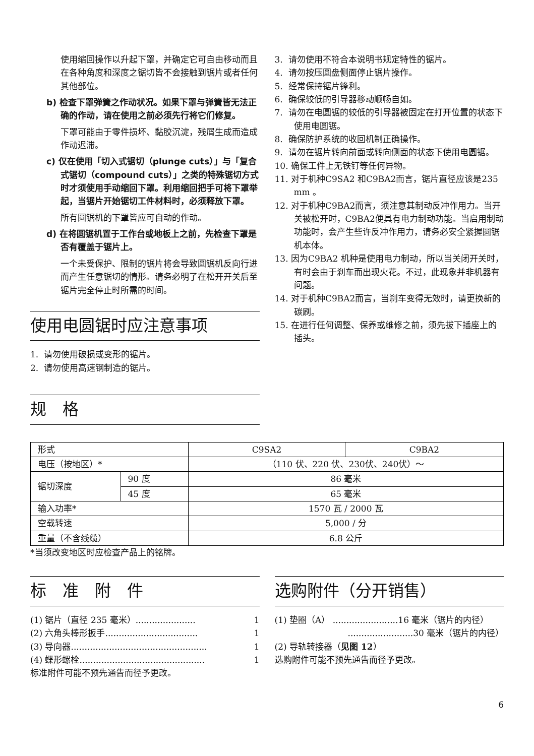使用缩回操作以升起下罩，并确定它可自由移动而且在各种角度和深度之锯切皆不会接触到锯片或者任何其他部位。
b) 检查下罩弹簧之作动状况。如果下罩与弹簧皆无法正确的作动，请在使用之前必须先行将它们修复。
下罩可能由于零件损坏、黏胶沉淀，残屑生成而造成作动迟滞。
c) 仅在使用「切入式锯切（plunge cuts）」与「复合式锯切（compound cuts）」之类的特殊锯切方式时才须使用手动缩回下罩。利用缩回把手可将下罩举起，当锯片开始锯切工件材料时，必须释放下罩。
所有圆锯机的下罩皆应可自动的作动。
d) 在将圆锯机置于工作台或地板上之前，先检查下罩是否有覆盖于锯片上。
一个未受保护、限制的锯片将会导致圆锯机反向行进而产生任意锯切的情形。请务必明了在松开开关后至锯片完全停止时所需的时间。
使用电圆锯时应注意事项
1. 请勿使用破损或变形的锯片。
2. 请勿使用高速钢制造的锯片。
规　格
3. 请勿使用不符合本说明书规定特性的锯片。
4. 请勿按压圆盘侧面停止锯片操作。
5. 经常保持锯片锋利。
6. 确保较低的引导器移动顺畅自如。
7. 请勿在电圆锯的较低的引导器被固定在打开位置的状态下使用电圆锯。
8. 确保防护系统的收回机制正确操作。
9. 请勿在锯片转向前面或转向侧面的状态下使用电圆锯。
10. 确保工件上无铁钉等任何异物。
11. 对于机种C9SA2 和C9BA2而言，锯片直径应该是235 mm 。
12. 对于机种C9BA2而言，须注意其制动反冲作用力。当开关被松开时，C9BA2便具有电力制动功能。当启用制动功能时，会产生些许反冲作用力，请务必安全紧握圆锯机本体。
13. 因为C9BA2 机种是使用电力制动，所以当关闭开关时，有时会由于刹车而出现火花。不过，此现象并非机器有问题。
14. 对于机种C9BA2而言，当刹车变得无效时，请更换新的碳刷。
15. 在进行任何调整、保养或维修之前，须先拔下插座上的插头。
| 形式 | | C9SA2 | C9BA2 |
| 电压（按地区）* | | （110 伏、220 伏、230伏、240伏）～ | |
| 锯切深度 | 90 度 | 86 毫米 | |
| | 45 度 | 65 毫米 | |
| 输入功率* | | 1570 瓦 / 2000 瓦 | |
| 空载转速 | | 5,000 / 分 | |
| 重量（不含线缆） | | 6.8 公斤 | |
*当须改变地区时应检查产品上的铭牌。
标　准　附　件
(1) 锯片（直径 235 毫米）...................... 1
(2) 六角头棒形扳手.................................. 1
(3) 导向器.................................................. 1
(4) 蝶形螺栓.............................................. 1
标准附件可能不预先通告而径予更改。
选购附件（分开销售）
(1) 垫圈（A） ........................16 毫米（锯片的内径）
........................30 毫米（锯片的内径）
(2) 导轨转接器（见图 12）
选购附件可能不预先通告而径予更改。
6